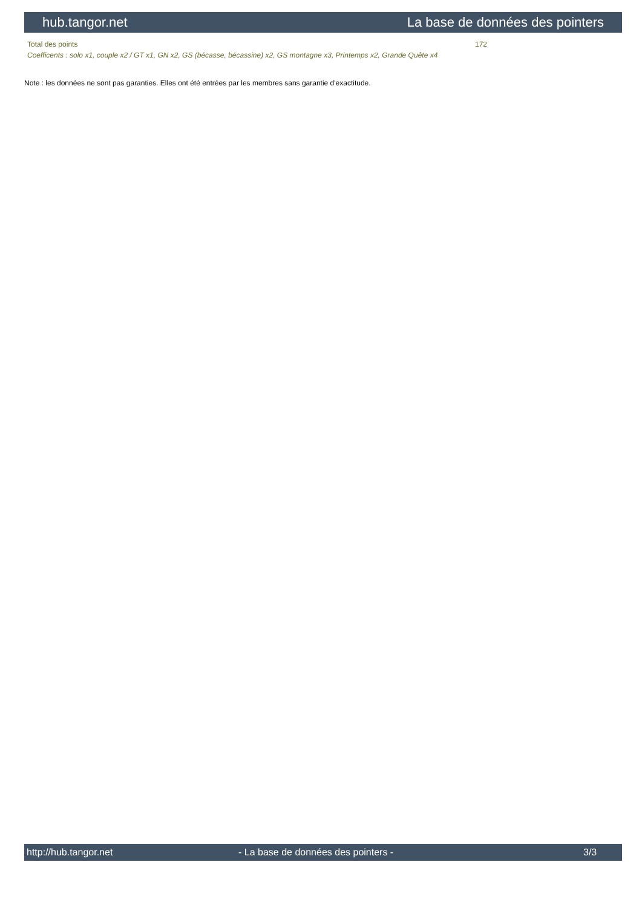hub.tangor.net La base de données des pointers
| Total des points | 172 |
| Coefficents : solo x1, couple x2 / GT x1, GN x2, GS (bécasse, bécassine) x2, GS montagne x3, Printemps x2, Grande Quête x4 | |
Note : les données ne sont pas garanties. Elles ont été entrées par les membres sans garantie d'exactitude.
http://hub.tangor.net - La base de données des pointers - 3/3